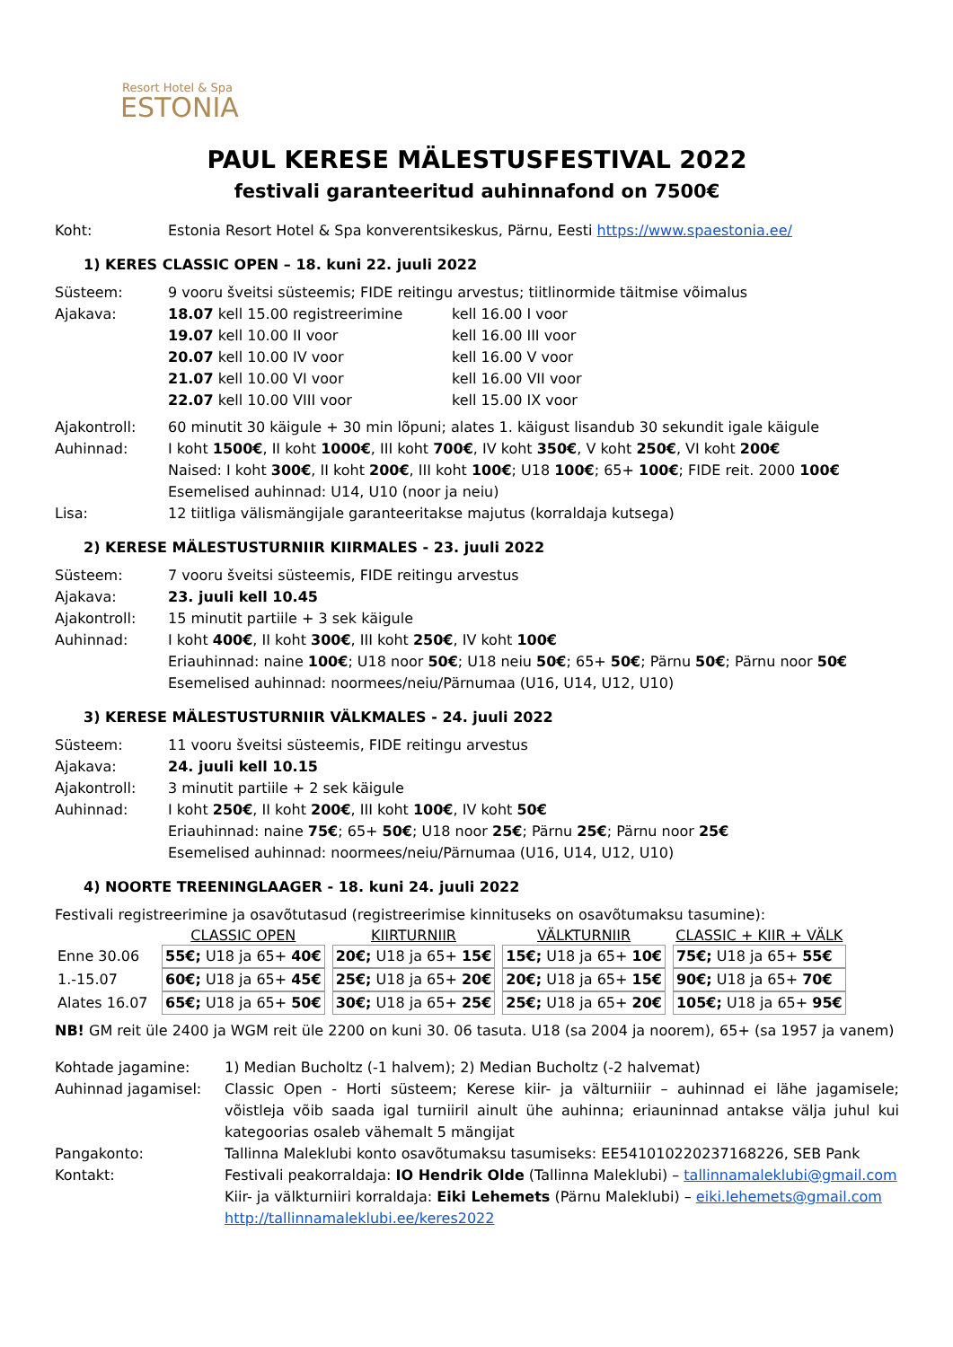Resort Hotel & Spa
ESTONIA
PAUL KERESE MÄLESTUSFESTIVAL 2022
festivali garanteeritud auhinnafond on 7500€
Koht: Estonia Resort Hotel & Spa konverentsikeskus, Pärnu, Eesti https://www.spaestonia.ee/
1) KERES CLASSIC OPEN – 18. kuni 22. juuli 2022
Süsteem: 9 vooru šveitsi süsteemis; FIDE reitingu arvestus; tiitlinormide täitmise võimalus
Ajakava:
18.07 kell 15.00 registreerimine kell 16.00 I voor
19.07 kell 10.00 II voor kell 16.00 III voor
20.07 kell 10.00 IV voor kell 16.00 V voor
21.07 kell 10.00 VI voor kell 16.00 VII voor
22.07 kell 10.00 VIII voor kell 15.00 IX voor
Ajakontroll: 60 minutit 30 käigule + 30 min lõpuni; alates 1. käigust lisandub 30 sekundit igale käigule
Auhinnad: I koht 1500€, II koht 1000€, III koht 700€, IV koht 350€, V koht 250€, VI koht 200€
Naised: I koht 300€, II koht 200€, III koht 100€; U18 100€; 65+ 100€; FIDE reit. 2000 100€
Esemelised auhinnad: U14, U10 (noor ja neiu)
Lisa: 12 tiitliga välismängijale garanteeritakse majutus (korraldaja kutsega)
2) KERESE MÄLESTUSTURNIIR KIIRMALES - 23. juuli 2022
Süsteem: 7 vooru šveitsi süsteemis, FIDE reitingu arvestus
Ajakava: 23. juuli kell 10.45
Ajakontroll: 15 minutit partiile + 3 sek käigule
Auhinnad: I koht 400€, II koht 300€, III koht 250€, IV koht 100€
Eriauhinnad: naine 100€; U18 noor 50€; U18 neiu 50€; 65+ 50€; Pärnu 50€; Pärnu noor 50€
Esemelised auhinnad: noormees/neiu/Pärnumaa (U16, U14, U12, U10)
3) KERESE MÄLESTUSTURNIIR VÄLKMALES - 24. juuli 2022
Süsteem: 11 vooru šveitsi süsteemis, FIDE reitingu arvestus
Ajakava: 24. juuli kell 10.15
Ajakontroll: 3 minutit partiile + 2 sek käigule
Auhinnad: I koht 250€, II koht 200€, III koht 100€, IV koht 50€
Eriauhinnad: naine 75€; 65+ 50€; U18 noor 25€; Pärnu 25€; Pärnu noor 25€
Esemelised auhinnad: noormees/neiu/Pärnumaa (U16, U14, U12, U10)
4) NOORTE TREENINGLAAGER - 18. kuni 24. juuli 2022
Festivali registreerimine ja osavõtutasud (registreerimise kinnituseks on osavõtumaksu tasumine):
| | CLASSIC OPEN | KIIRTURNIIR | VÄLKTURNIIR | CLASSIC + KIIR + VÄLK |
| --- | --- | --- | --- | --- |
| Enne 30.06 | 55€; U18 ja 65+ 40€ | 20€; U18 ja 65+ 15€ | 15€; U18 ja 65+ 10€ | 75€; U18 ja 65+ 55€ |
| 1.-15.07 | 60€; U18 ja 65+ 45€ | 25€; U18 ja 65+ 20€ | 20€; U18 ja 65+ 15€ | 90€; U18 ja 65+ 70€ |
| Alates 16.07 | 65€; U18 ja 65+ 50€ | 30€; U18 ja 65+ 25€ | 25€; U18 ja 65+ 20€ | 105€; U18 ja 65+ 95€ |
NB! GM reit üle 2400 ja WGM reit üle 2200 on kuni 30. 06 tasuta. U18 (sa 2004 ja noorem), 65+ (sa 1957 ja vanem)
Kohtade jagamine: 1) Median Bucholtz (-1 halvem); 2) Median Bucholtz (-2 halvemat)
Auhinnad jagamisel: Classic Open - Horti süsteem; Kerese kiir- ja välturniiir – auhinnad ei lähe jagamisele; võistleja võib saada igal turniiril ainult ühe auhinna; eriauninnad antakse välja juhul kui kategoorias osaleb vähemalt 5 mängijat
Pangakonto: Tallinna Maleklubi konto osavõtumaksu tasumiseks: EE541010220237168226, SEB Pank
Kontakt: Festivali peakorraldaja: IO Hendrik Olde (Tallinna Maleklubi) – tallinnamaleklubi@gmail.com
Kiir- ja välkturniiri korraldaja: Eiki Lehemets (Pärnu Maleklubi) – eiki.lehemets@gmail.com
http://tallinnamaleklubi.ee/keres2022